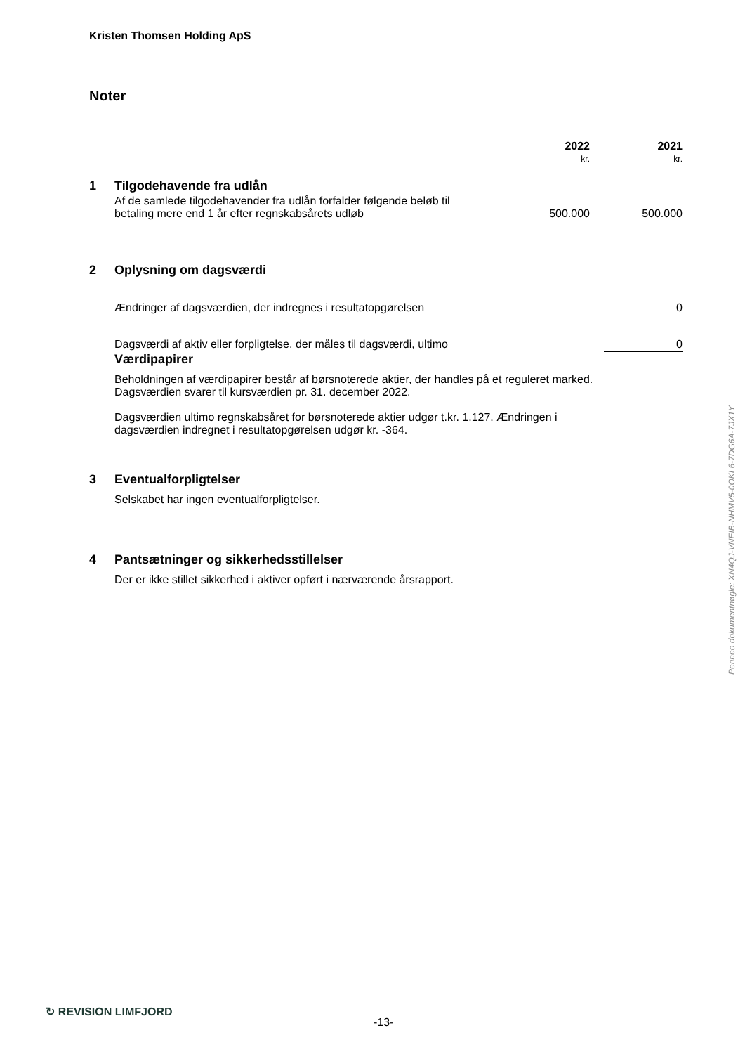Kristen Thomsen Holding ApS
Noter
| | | 2022 | | 2021 |
| | | kr. | | kr. |
| 1 | Tilgodehavende fra udlån | | | |
| | Af de samlede tilgodehavender fra udlån forfalder følgende beløb til betaling mere end 1 år efter regnskabsårets udløb | 500.000 | | 500.000 |
| 2 | Oplysning om dagsværdi | | | |
| | Ændringer af dagsværdien, der indregnes i resultatopgørelsen | | | 0 |
| | Dagsværdi af aktiv eller forpligtelse, der måles til dagsværdi, ultimo | | | 0 |
| | Værdipapirer | | | |
| | Beholdningen af værdipapirer består af børsnoterede aktier, der handles på et reguleret marked. Dagsværdien svarer til kursværdien pr. 31. december 2022. Dagsværdien ultimo regnskabsåret for børsnoterede aktier udgør t.kr. 1.127. Ændringen i dagsværdien indregnet i resultatopgørelsen udgør kr. -364. | | | |
| 3 | Eventualforpligtelser | | | |
| | Selskabet har ingen eventualforpligtelser. | | | |
| 4 | Pantsætninger og sikkerhedsstillelser | | | |
| | Der er ikke stillet sikkerhed i aktiver opført i nærværende årsrapport. | | | |
Penneo dokumentnøgle: XN4QJ-VNEIB-NHMV5-0OKL6-7DG6A-7JX1Y
↻ REVISION LIMFJORD
-13-